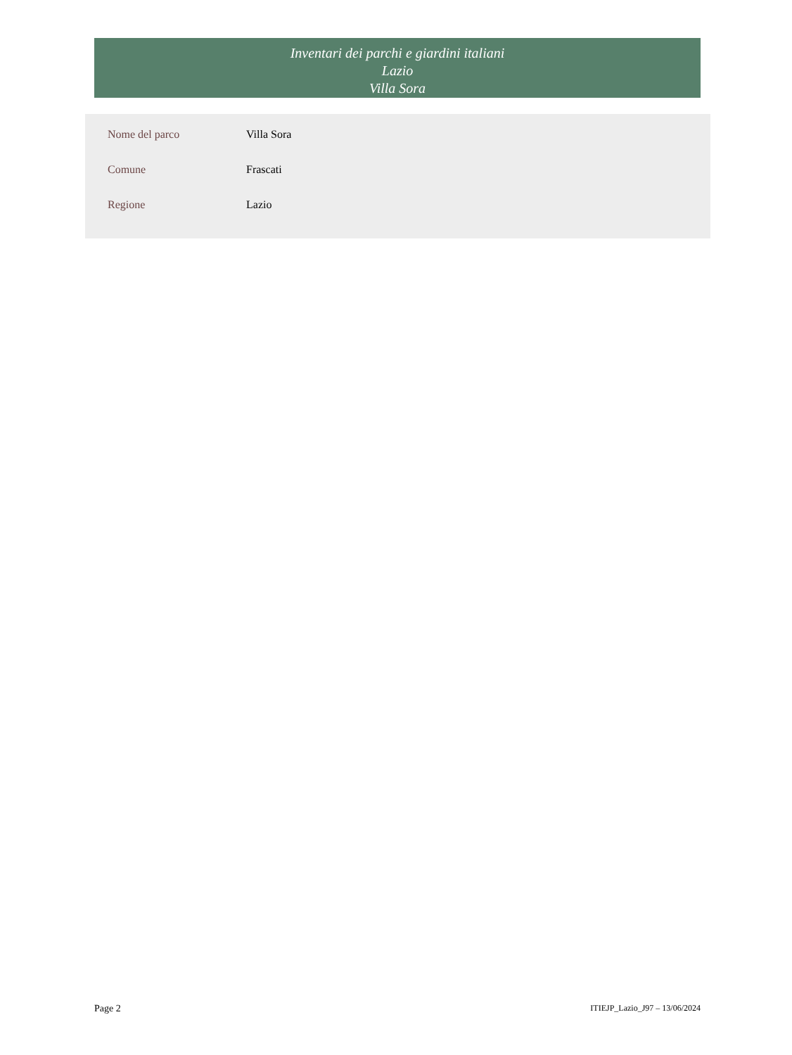Inventari dei parchi e giardini italiani
Lazio
Villa Sora
| Nome del parco | Villa Sora |
| Comune | Frascati |
| Regione | Lazio |
Page 2 ITIEJP_Lazio_J97 – 13/06/2024